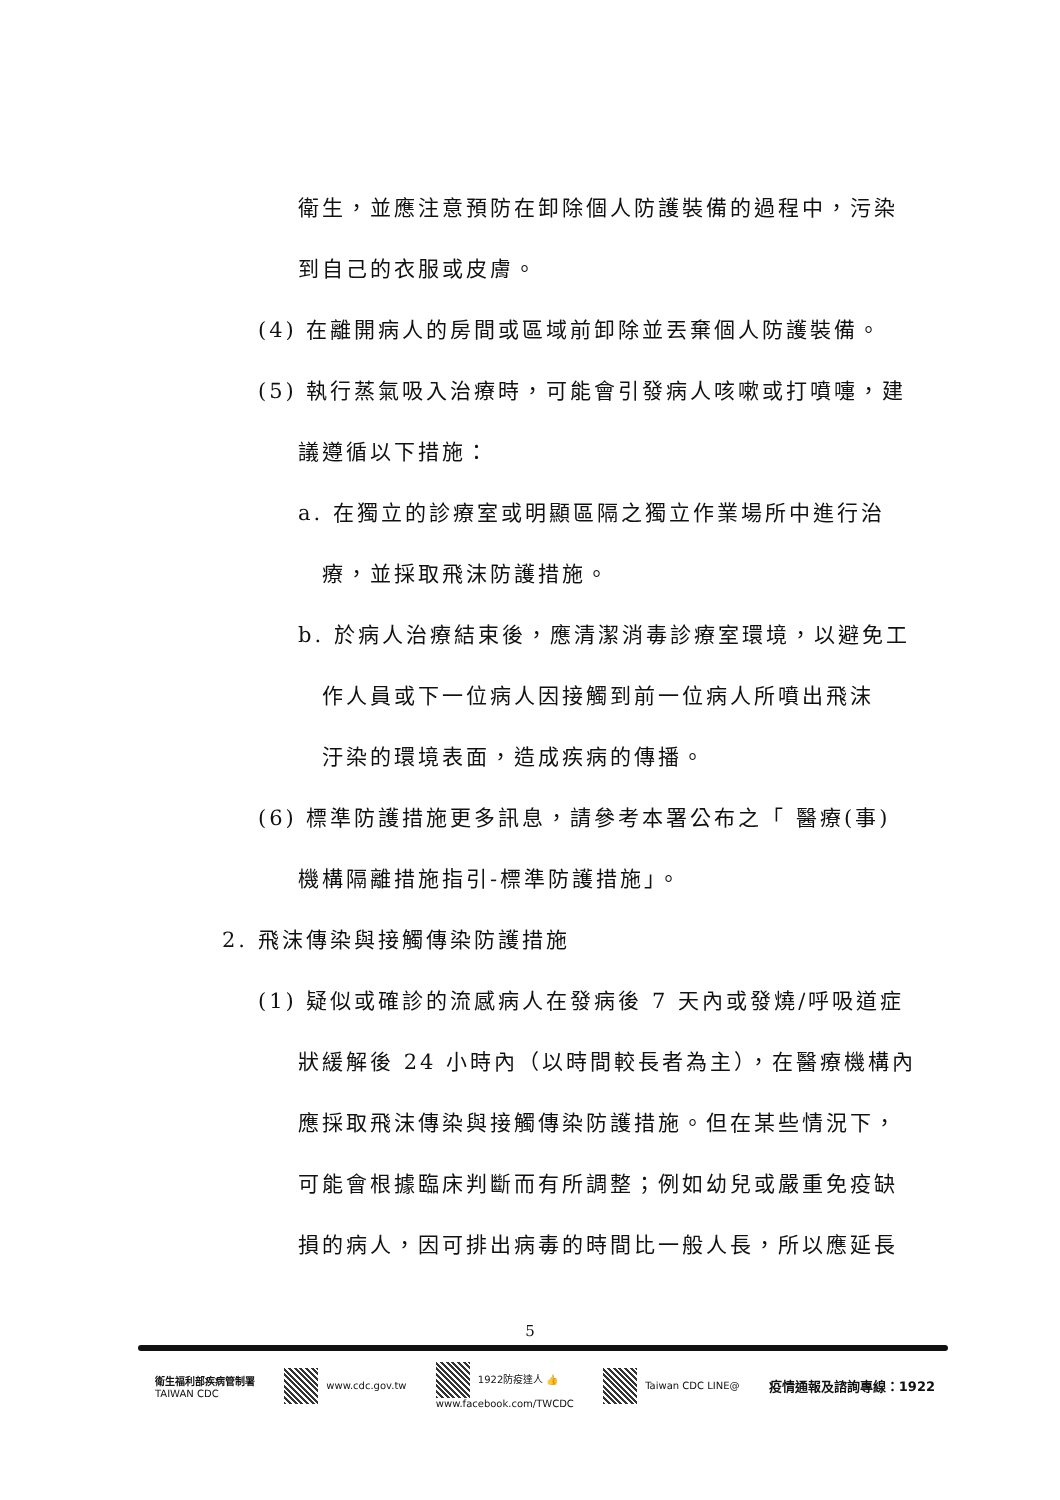衛生，並應注意預防在卸除個人防護裝備的過程中，污染
到自己的衣服或皮膚。
(4) 在離開病人的房間或區域前卸除並丟棄個人防護裝備。
(5) 執行蒸氣吸入治療時，可能會引發病人咳嗽或打噴嚏，建
議遵循以下措施：
a. 在獨立的診療室或明顯區隔之獨立作業場所中進行治
療，並採取飛沫防護措施。
b. 於病人治療結束後，應清潔消毒診療室環境，以避免工
作人員或下一位病人因接觸到前一位病人所噴出飛沫
汙染的環境表面，造成疾病的傳播。
(6) 標準防護措施更多訊息，請參考本署公布之「 醫療(事)
機構隔離措施指引-標準防護措施」。
2. 飛沫傳染與接觸傳染防護措施
(1) 疑似或確診的流感病人在發病後 7 天內或發燒/呼吸道症
狀緩解後 24 小時內（以時間較長者為主），在醫療機構內
應採取飛沫傳染與接觸傳染防護措施。但在某些情況下，
可能會根據臨床判斷而有所調整；例如幼兒或嚴重免疫缺
損的病人，因可排出病毒的時間比一般人長，所以應延長
5
衛生福利部疾病管制署
TAIWAN CDC
www.cdc.gov.tw
1922防疫達人 👍
www.facebook.com/TWCDC
Taiwan CDC LINE@
疫情通報及諮詢專線：1922